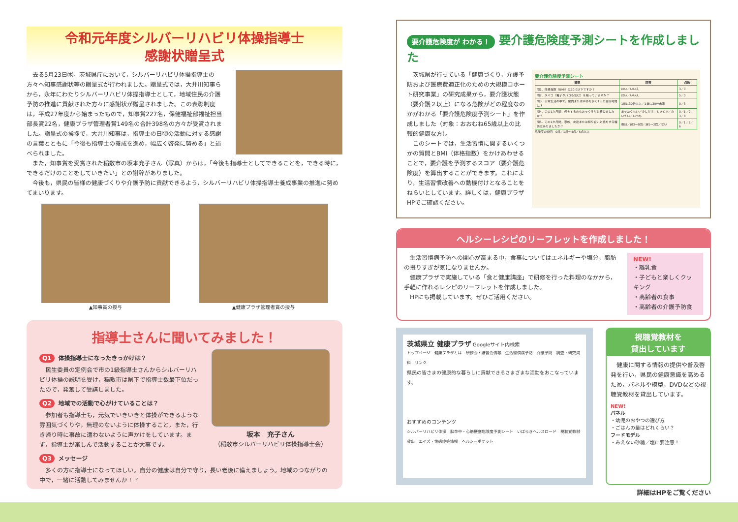令和元年度シルバーリハビリ体操指導士
感謝状贈呈式
　去る5月23日㈭，茨城県庁において，シルバーリハビリ体操指導士の方々へ知事感謝状等の贈呈式が行われました。贈呈式では，大井川知事らから，永年にわたりシルバーリハビリ体操指導士として，地域住民の介護予防の推進に貢献された方々に感謝状が贈呈されました。この表彰制度は，平成27年度から始まったもので，知事賞227名，保健福祉部福祉担当部長賞22名，健康プラザ管理者賞149名の合計398名の方々が受賞されました。贈呈式の挨拶で，大井川知事は，指導士の日頃の活動に対する感謝の言葉とともに「今後も指導士の養成を進め，幅広く啓発に努める」と述べられました。
　また，知事賞を受賞された稲敷市の坂本充子さん（写真）からは，「今後も指導士としてできることを，できる時に，できるだけのことをしていきたい」との謝辞がありました。
　今後も，県民の皆様の健康づくりや介護予防に貢献できるよう，シルバーリハビリ体操指導士養成事業の推進に努めてまいります。
▲知事賞の授与 ▲健康プラザ管理者賞の授与
指導士さんに聞いてみました！
Q1 体操指導士になったきっかけは？
　民生委員の定例会で市の1級指導士さんからシルバーリハビリ体操の説明を受け，稲敷市は県下で指導士数最下位だったので，発奮して受講しました。
Q2 地域での活動で心がけていることは？
　参加者も指導士も，元気でいきいきと体操ができるような雰囲気づくりや，無理のないように体操すること，また，行き帰り時に事故に遭わないように声かけをしています。まず，指導士が楽しんで活動することが大事です。
坂本　充子さん
（稲敷市シルバーリハビリ体操指導士会）
Q3 メッセージ
　多くの方に指導士になってほしい。自分の健康は自分で守り，長い老後に備えましょう。地域のつながりの中で，一緒に活動してみませんか！？
要介護危険度が わかる！ 要介護危険度予測シートを作成しました
　茨城県が行っている「健康づくり，介護予防および医療費適正化のための大規模コホート研究事業」の研究成果から，要介護状態（要介護２以上）になる危険がどの程度なのかがわかる「要介護危険度予測シート」を作成しました（対象：おおむね65歳以上の比較的健康な方）。
　このシートでは，生活習慣に関するいくつかの質問とBMI（体格指数）をかけあわせることで，要介護を予測するスコア（要介護危険度）を算出することができます。これにより，生活習慣改善への動機付けとなることをねらいとしています。詳しくは，健康プラザHPでご確認ください。
要介護危険度予測シート
| 質問 | 回答 | 点数 |
| --- | --- | --- |
| 問1．体格指数（BMI）は20.0以下ですか？ | はい／いいえ | 3／0 |
| 問2．タバコ（電子タバコも含む）を吸っていますか？ | はい／いいえ | 5／0 |
| 問3．日常生活の中で，屋内または戸外を歩く1日の合計時間は？ | 1日に30分以上／1日に30分未満 | 0／3 |
| 問4．この1か月間，何をするのもおっくうだと感じましたか？ | まったくない／少しだけ／ときどき／たいてい／いつも | 0／1／2／3／8 |
| 問5．この1か月間，家族，友達または知り合いと話をする機会はありましたか？ | 毎日／週3～6回／週1～2回／ない | 0／1／2／6 |
危険度の説明　0点／1点～4点／5点以上
ヘルシーレシピのリーフレットを作成しました！
　生活習慣病予防への関心が高まる中，食事についてはエネルギーや塩分，脂肪の摂りすぎが気になりませんか。
　健康プラザで実施している「食と健康講座」で研修を行った料理のなかから，手軽に作れるレシピのリーフレットを作成しました。
　HPにも掲載しています。ぜひご活用ください。
NEW!
・離乳食
・子どもと楽しくクッキング
・高齢者の食事
・高齢者の介護予防食
茨城県立 健康プラザ Googleサイト内検索
トップページ　健康プラザとは　研修会・講習会情報　生活習慣病予防　介護予防　調査・研究資料　リンク
県民の皆さまの健康的な暮らしに貢献できるさまざまな活動をおこなっています。
おすすめのコンテンツ
シルバーリハビリ体操　脳卒中・心筋梗塞危険度予測シート　いばらきヘルスロード　視聴覚教材貸出　エイズ・性感症等情報　ヘルシーポケット
視聴覚教材を
貸出しています
　健康に関する情報の提供や普及啓発を行い，県民の健康意識を高めるため，パネルや模型，DVDなどの視聴覚教材を貸出しています。
NEW!
パネル
・幼児のおやつの選び方
・ごはんの量はどれくらい？
フードモデル
・みえない砂糖／塩に要注意！
詳細はHPをご覧ください